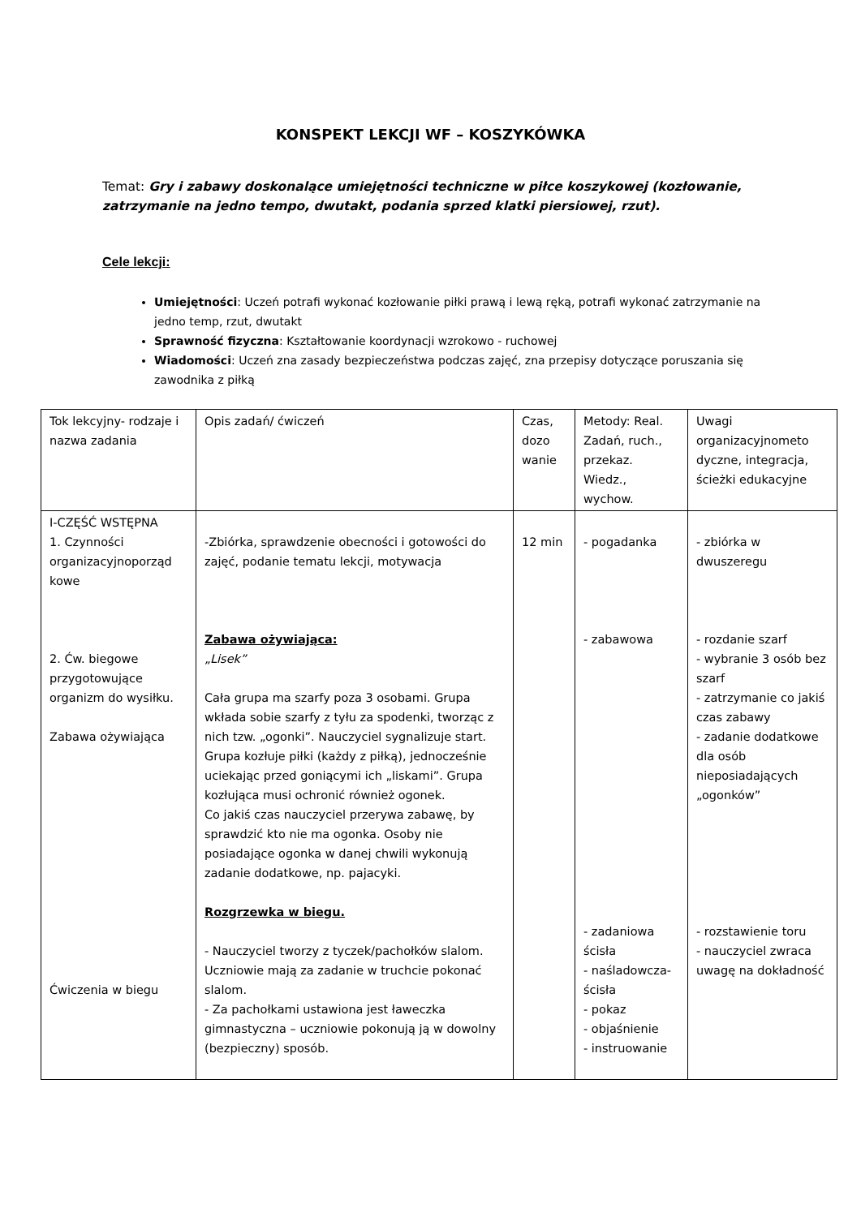KONSPEKT LEKCJI WF – KOSZYKÓWKA
Temat: Gry i zabawy doskonalące umiejętności techniczne w piłce koszykowej (kozłowanie, zatrzymanie na jedno tempo, dwutakt, podania sprzed klatki piersiowej, rzut).
Cele lekcji:
Umiejętności: Uczeń potrafi wykonać kozłowanie piłki prawą i lewą ręką, potrafi wykonać zatrzymanie na jedno temp, rzut, dwutakt
Sprawność fizyczna: Kształtowanie koordynacji wzrokowo - ruchowej
Wiadomości: Uczeń zna zasady bezpieczeństwa podczas zajęć, zna przepisy dotyczące poruszania się zawodnika z piłką
| Tok lekcyjny- rodzaje i nazwa zadania | Opis zadań/ ćwiczeń | Czas, dozo wanie | Metody: Real. Zadań, ruch., przekaz. Wiedz., wychow. | Uwagi organizacyjnometo dyczne, integracja, ścieżki edukacyjne |
| I-CZĘŚĆ WSTĘPNA 1. Czynności organizacyjnoporząd kowe 2. Ćw. biegowe przygotowujące organizm do wysiłku. Zabawa ożywiająca Ćwiczenia w biegu | -Zbiórka, sprawdzenie obecności i gotowości do zajęć, podanie tematu lekcji, motywacja Zabawa ożywiająca: „Lisek” Cała grupa ma szarfy poza 3 osobami. Grupa wkłada sobie szarfy z tyłu za spodenki, tworząc z nich tzw. „ogonki”. Nauczyciel sygnalizuje start. Grupa kozłuje piłki (każdy z piłką), jednocześnie uciekając przed goniącymi ich „liskami”. Grupa kozłująca musi ochronić również ogonek. Co jakiś czas nauczyciel przerywa zabawę, by sprawdzić kto nie ma ogonka. Osoby nie posiadające ogonka w danej chwili wykonują zadanie dodatkowe, np. pajacyki. Rozgrzewka w biegu. - Nauczyciel tworzy z tyczek/pachołków slalom. Uczniowie mają za zadanie w truchcie pokonać slalom. - Za pachołkami ustawiona jest ławeczka gimnastyczna – uczniowie pokonują ją w dowolny (bezpieczny) sposób. | 12 min | - pogadanka - zabawowa - zadaniowa ścisła - naśladowcza-ścisła - pokaz - objaśnienie - instruowanie | - zbiórka w dwuszeregu - rozdanie szarf - wybranie 3 osób bez szarf - zatrzymanie co jakiś czas zabawy - zadanie dodatkowe dla osób nieposiadających „ogonków” - rozstawienie toru - nauczyciel zwraca uwagę na dokładność |